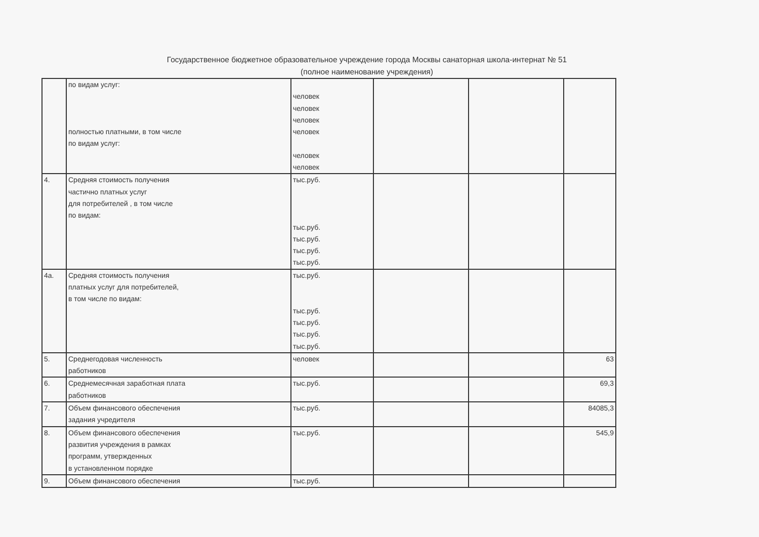Государственное бюджетное образовательное учреждение города Москвы санаторная школа-интернат № 51
(полное наименование учреждения)
| | по видам услуг: полностью платными, в том числе по видам услуг: | человек человек человек человек человек человек | | | |
| 4. | Средняя стоимость получения частично платных услуг для потребителей , в том числе по видам: | тыс.руб. тыс.руб. тыс.руб. тыс.руб. тыс.руб. | | | |
| 4а. | Средняя стоимость получения платных услуг для потребителей, в том числе по видам: | тыс.руб. тыс.руб. тыс.руб. тыс.руб. тыс.руб. | | | |
| 5. | Среднегодовая численность работников | человек | | | 63 |
| 6. | Среднемесячная заработная плата работников | тыс.руб. | | | 69,3 |
| 7. | Объем финансового обеспечения задания учредителя | тыс.руб. | | | 84085,3 |
| 8. | Объем финансового обеспечения развития учреждения в рамках программ, утвержденных в установленном порядке | тыс.руб. | | | 545,9 |
| 9. | Объем финансового обеспечения | тыс.руб. | | | |